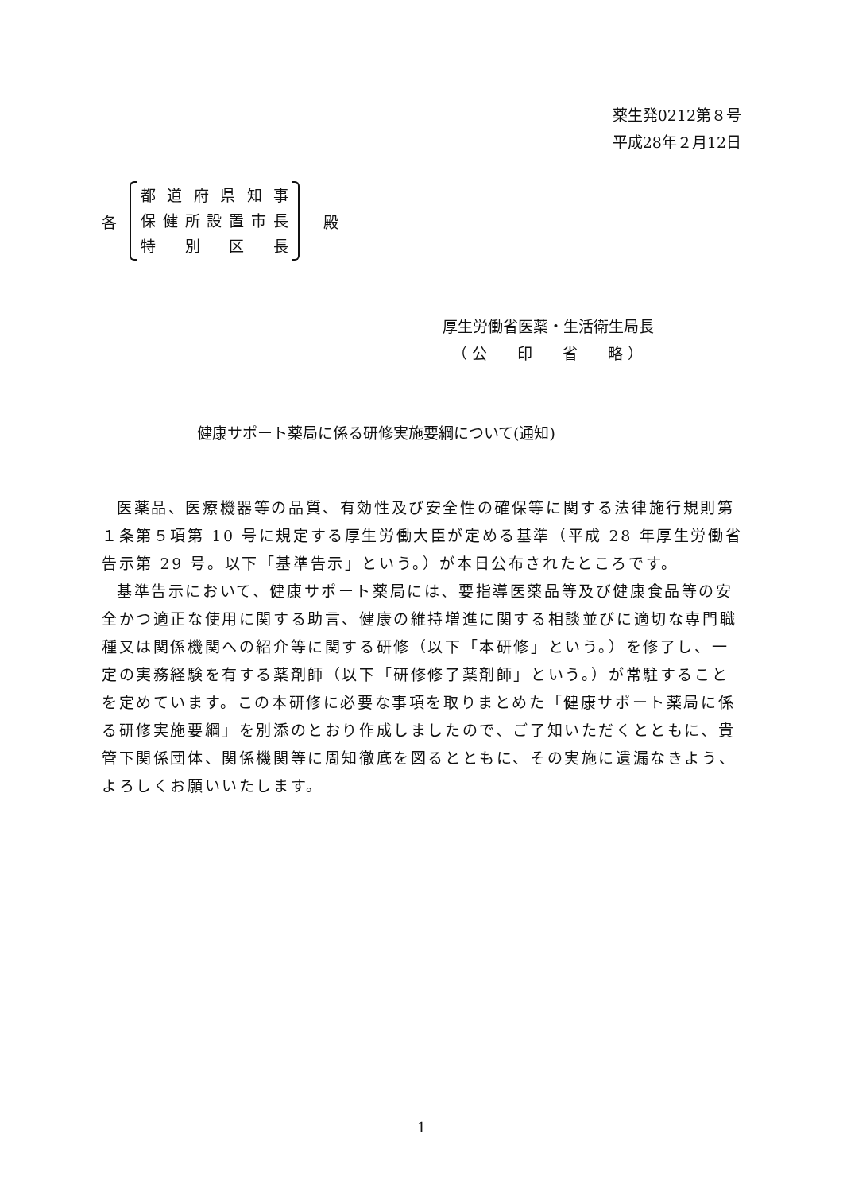薬生発0212第８号
平成28年２月12日
各
都道府県知事
保健所設置市長
特別区長
殿
厚生労働省医薬・生活衛生局長
（ 公　　印　　省　　略 ）
健康サポート薬局に係る研修実施要綱について(通知)
医薬品、医療機器等の品質、有効性及び安全性の確保等に関する法律施行規則第１条第５項第 10 号に規定する厚生労働大臣が定める基準（平成 28 年厚生労働省告示第 29 号。以下「基準告示」という。）が本日公布されたところです。
基準告示において、健康サポート薬局には、要指導医薬品等及び健康食品等の安全かつ適正な使用に関する助言、健康の維持増進に関する相談並びに適切な専門職種又は関係機関への紹介等に関する研修（以下「本研修」という。）を修了し、一定の実務経験を有する薬剤師（以下「研修修了薬剤師」という。）が常駐することを定めています。この本研修に必要な事項を取りまとめた「健康サポート薬局に係る研修実施要綱」を別添のとおり作成しましたので、ご了知いただくとともに、貴管下関係団体、関係機関等に周知徹底を図るとともに、その実施に遺漏なきよう、よろしくお願いいたします。
1